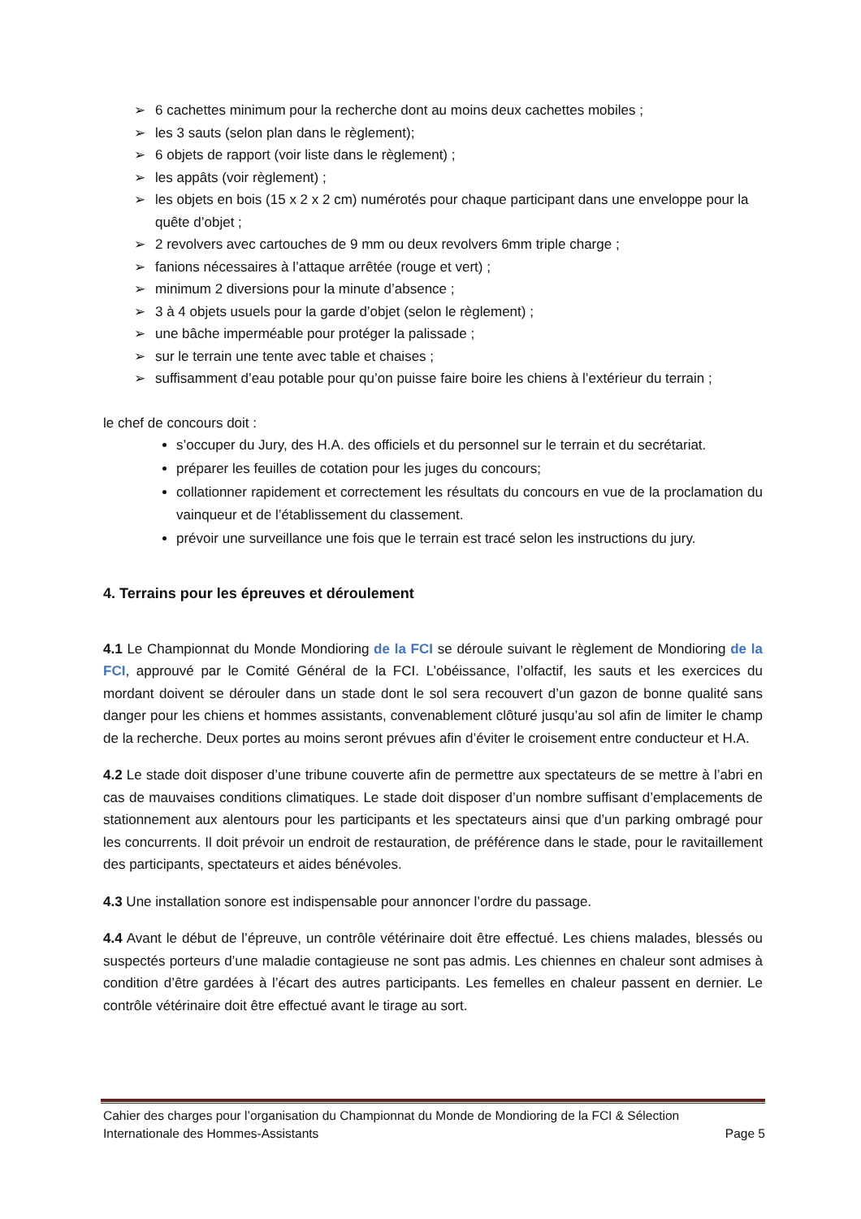➢ 6 cachettes minimum pour la recherche dont au moins deux cachettes mobiles ;
➢ les 3 sauts (selon plan dans le règlement);
➢ 6 objets de rapport (voir liste dans le règlement) ;
➢ les appâts (voir règlement) ;
➢ les objets en bois (15 x 2 x 2 cm) numérotés pour chaque participant dans une enveloppe pour la quête d’objet ;
➢ 2 revolvers avec cartouches de 9 mm ou deux revolvers 6mm triple charge ;
➢ fanions nécessaires à l’attaque arrêtée (rouge et vert) ;
➢ minimum 2 diversions pour la minute d’absence ;
➢ 3 à 4 objets usuels pour la garde d’objet (selon le règlement) ;
➢ une bâche imperméable pour protéger la palissade ;
➢ sur le terrain une tente avec table et chaises ;
➢ suffisamment d’eau potable pour qu’on puisse faire boire les chiens à l’extérieur du terrain ;
le chef de concours doit :
s’occuper du Jury, des H.A. des officiels et du personnel sur le terrain et du secrétariat.
préparer les feuilles de cotation pour les juges du concours;
collationner rapidement et correctement les résultats du concours en vue de la proclamation du vainqueur et de l’établissement du classement.
prévoir une surveillance une fois que le terrain est tracé selon les instructions du jury.
4. Terrains pour les épreuves et déroulement
4.1 Le Championnat du Monde Mondioring de la FCI se déroule suivant le règlement de Mondioring de la FCI, approuvé par le Comité Général de la FCI. L’obéissance, l’olfactif, les sauts et les exercices du mordant doivent se dérouler dans un stade dont le sol sera recouvert d’un gazon de bonne qualité sans danger pour les chiens et hommes assistants, convenablement clôturé jusqu’au sol afin de limiter le champ de la recherche. Deux portes au moins seront prévues afin d’éviter le croisement entre conducteur et H.A.
4.2 Le stade doit disposer d’une tribune couverte afin de permettre aux spectateurs de se mettre à l’abri en cas de mauvaises conditions climatiques. Le stade doit disposer d’un nombre suffisant d’emplacements de stationnement aux alentours pour les participants et les spectateurs ainsi que d’un parking ombragé pour les concurrents. Il doit prévoir un endroit de restauration, de préférence dans le stade, pour le ravitaillement des participants, spectateurs et aides bénévoles.
4.3 Une installation sonore est indispensable pour annoncer l’ordre du passage.
4.4 Avant le début de l’épreuve, un contrôle vétérinaire doit être effectué. Les chiens malades, blessés ou suspectés porteurs d’une maladie contagieuse ne sont pas admis. Les chiennes en chaleur sont admises à condition d’être gardées à l’écart des autres participants. Les femelles en chaleur passent en dernier. Le contrôle vétérinaire doit être effectué avant le tirage au sort.
Cahier des charges pour l’organisation du Championnat du Monde de Mondioring de la FCI & Sélection
Internationale des Hommes-Assistants Page 5